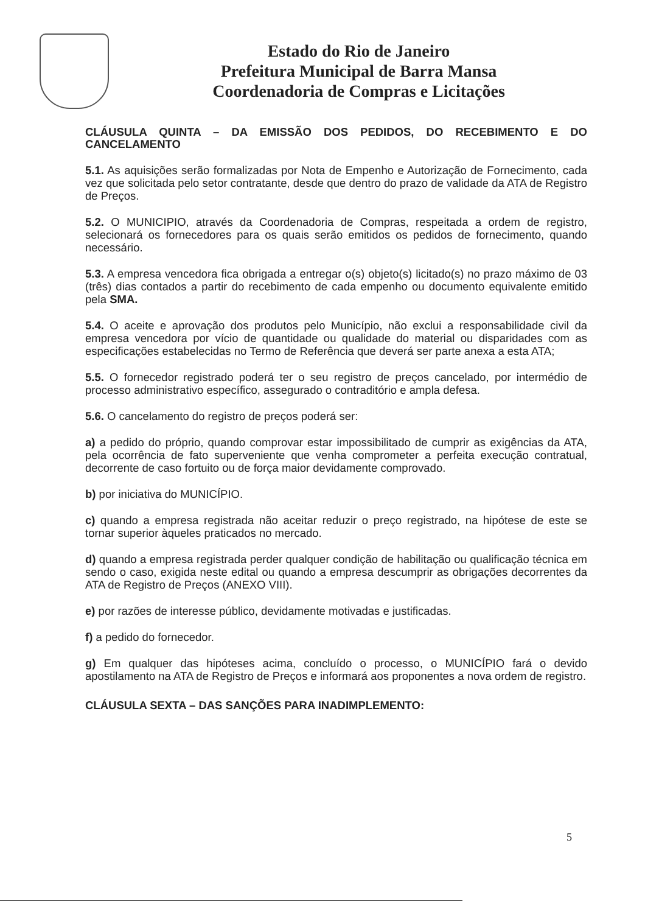Estado do Rio de Janeiro
Prefeitura Municipal de Barra Mansa
Coordenadoria de Compras e Licitações
CLÁUSULA QUINTA – DA EMISSÃO DOS PEDIDOS, DO RECEBIMENTO E DO CANCELAMENTO
5.1. As aquisições serão formalizadas por Nota de Empenho e Autorização de Fornecimento, cada vez que solicitada pelo setor contratante, desde que dentro do prazo de validade da ATA de Registro de Preços.
5.2. O MUNICIPIO, através da Coordenadoria de Compras, respeitada a ordem de registro, selecionará os fornecedores para os quais serão emitidos os pedidos de fornecimento, quando necessário.
5.3. A empresa vencedora fica obrigada a entregar o(s) objeto(s) licitado(s) no prazo máximo de 03 (três) dias contados a partir do recebimento de cada empenho ou documento equivalente emitido pela SMA.
5.4. O aceite e aprovação dos produtos pelo Município, não exclui a responsabilidade civil da empresa vencedora por vício de quantidade ou qualidade do material ou disparidades com as especificações estabelecidas no Termo de Referência que deverá ser parte anexa a esta ATA;
5.5. O fornecedor registrado poderá ter o seu registro de preços cancelado, por intermédio de processo administrativo específico, assegurado o contraditório e ampla defesa.
5.6. O cancelamento do registro de preços poderá ser:
a) a pedido do próprio, quando comprovar estar impossibilitado de cumprir as exigências da ATA, pela ocorrência de fato superveniente que venha comprometer a perfeita execução contratual, decorrente de caso fortuito ou de força maior devidamente comprovado.
b) por iniciativa do MUNICÍPIO.
c) quando a empresa registrada não aceitar reduzir o preço registrado, na hipótese de este se tornar superior àqueles praticados no mercado.
d) quando a empresa registrada perder qualquer condição de habilitação ou qualificação técnica em sendo o caso, exigida neste edital ou quando a empresa descumprir as obrigações decorrentes da ATA de Registro de Preços (ANEXO VIII).
e) por razões de interesse público, devidamente motivadas e justificadas.
f) a pedido do fornecedor.
g) Em qualquer das hipóteses acima, concluído o processo, o MUNICÍPIO fará o devido apostilamento na ATA de Registro de Preços e informará aos proponentes a nova ordem de registro.
CLÁUSULA SEXTA – DAS SANÇÕES PARA INADIMPLEMENTO:
5